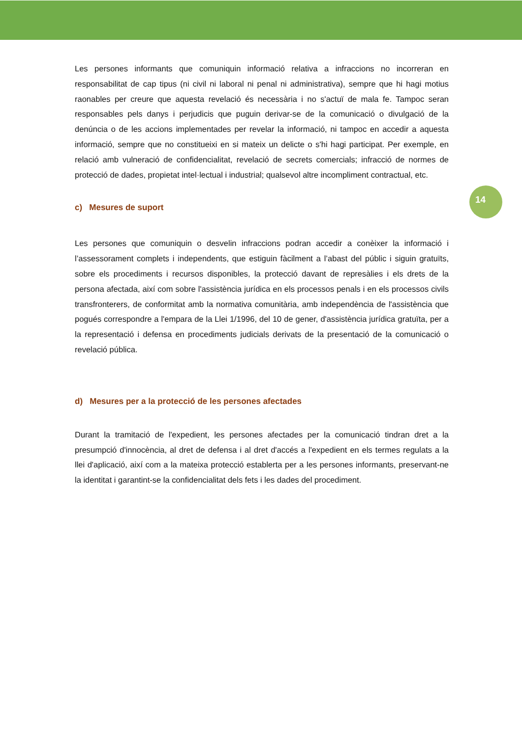Les persones informants que comuniquin informació relativa a infraccions no incorreran en responsabilitat de cap tipus (ni civil ni laboral ni penal ni administrativa), sempre que hi hagi motius raonables per creure que aquesta revelació és necessària i no s'actuï de mala fe. Tampoc seran responsables pels danys i perjudicis que puguin derivar-se de la comunicació o divulgació de la denúncia o de les accions implementades per revelar la informació, ni tampoc en accedir a aquesta informació, sempre que no constitueixi en si mateix un delicte o s'hi hagi participat. Per exemple, en relació amb vulneració de confidencialitat, revelació de secrets comercials; infracció de normes de protecció de dades, propietat intel·lectual i industrial; qualsevol altre incompliment contractual, etc.
c) Mesures de suport
Les persones que comuniquin o desvelin infraccions podran accedir a conèixer la informació i l’assessorament complets i independents, que estiguin fàcilment a l’abast del públic i siguin gratuïts, sobre els procediments i recursos disponibles, la protecció davant de represàlies i els drets de la persona afectada, així com sobre l'assistència jurídica en els processos penals i en els processos civils transfronterers, de conformitat amb la normativa comunitària, amb independència de l'assistència que pogués correspondre a l'empara de la Llei 1/1996, del 10 de gener, d'assistència jurídica gratuïta, per a la representació i defensa en procediments judicials derivats de la presentació de la comunicació o revelació pública.
d) Mesures per a la protecció de les persones afectades
Durant la tramitació de l'expedient, les persones afectades per la comunicació tindran dret a la presumpció d'innocència, al dret de defensa i al dret d'accés a l'expedient en els termes regulats a la llei d'aplicació, així com a la mateixa protecció establerta per a les persones informants, preservant-ne la identitat i garantint-se la confidencialitat dels fets i les dades del procediment.
14